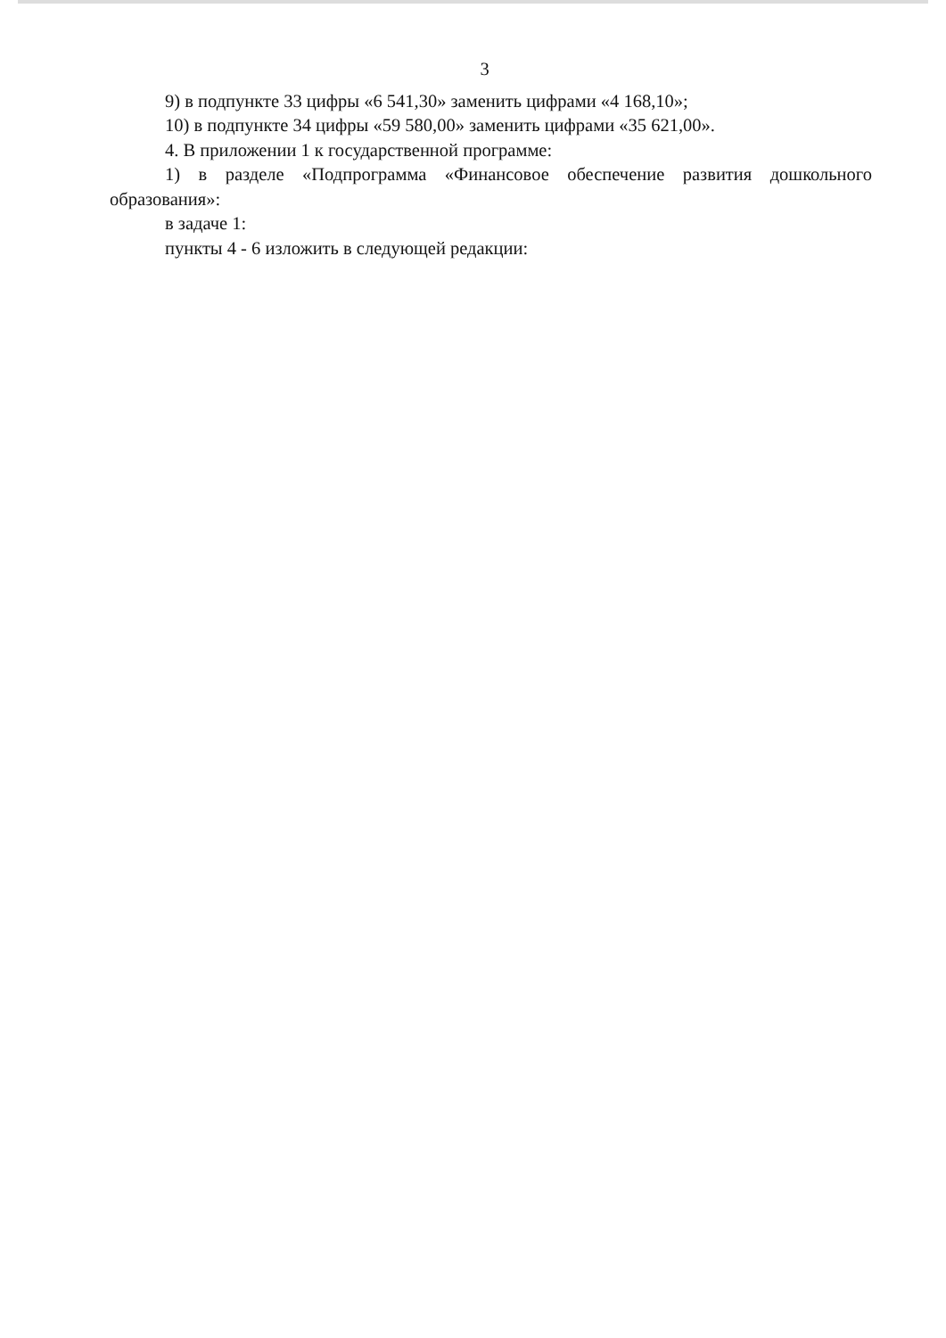3
9) в подпункте 33 цифры «6 541,30» заменить цифрами «4 168,10»;
10) в подпункте 34 цифры «59 580,00» заменить цифрами «35 621,00».
4. В приложении 1 к государственной программе:
1) в разделе «Подпрограмма «Финансовое обеспечение развития дошкольного образования»:
в задаче 1:
пункты 4 - 6 изложить в следующей редакции: